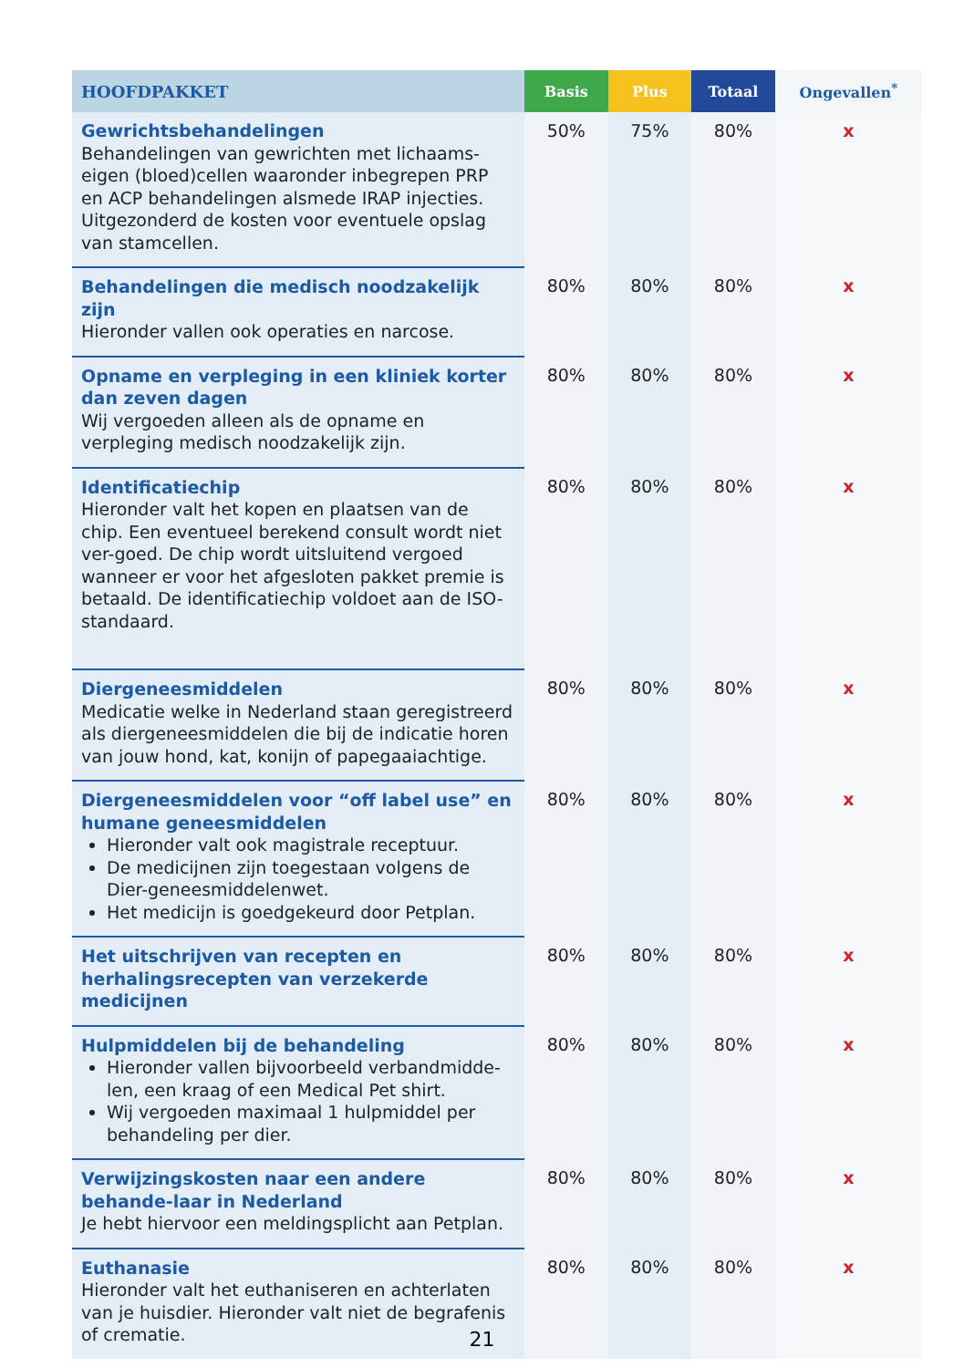| HOOFDPAKKET | Basis | Plus | Totaal | Ongevallen<sup>*</sup> |
| --- | --- | --- | --- | --- |
| Gewrichtsbehandelingen Behandelingen van gewrichten met lichaams-eigen (bloed)cellen waaronder inbegrepen PRP en ACP behandelingen alsmede IRAP injecties. Uitgezonderd de kosten voor eventuele opslag van stamcellen. | 50% | 75% | 80% | x |
| Behandelingen die medisch noodzakelijk zijn Hieronder vallen ook operaties en narcose. | 80% | 80% | 80% | x |
| Opname en verpleging in een kliniek korter dan zeven dagen Wij vergoeden alleen als de opname en verpleging medisch noodzakelijk zijn. | 80% | 80% | 80% | x |
| Identificatiechip Hieronder valt het kopen en plaatsen van de chip. Een eventueel berekend consult wordt niet ver-goed. De chip wordt uitsluitend vergoed wanneer er voor het afgesloten pakket premie is betaald. De identificatiechip voldoet aan de ISO-standaard. | 80% | 80% | 80% | x |
| Diergeneesmiddelen Medicatie welke in Nederland staan geregistreerd als diergeneesmiddelen die bij de indicatie horen van jouw hond, kat, konijn of papegaaiachtige. | 80% | 80% | 80% | x |
| Diergeneesmiddelen voor “off label use” en humane geneesmiddelen Hieronder valt ook magistrale receptuur. De medicijnen zijn toegestaan volgens de Dier-geneesmiddelenwet. Het medicijn is goedgekeurd door Petplan. | 80% | 80% | 80% | x |
| Het uitschrijven van recepten en herhalingsrecepten van verzekerde medicijnen | 80% | 80% | 80% | x |
| Hulpmiddelen bij de behandeling Hieronder vallen bijvoorbeeld verbandmidde-len, een kraag of een Medical Pet shirt. Wij vergoeden maximaal 1 hulpmiddel per behandeling per dier. | 80% | 80% | 80% | x |
| Verwijzingskosten naar een andere behande-laar in Nederland Je hebt hiervoor een meldingsplicht aan Petplan. | 80% | 80% | 80% | x |
| Euthanasie Hieronder valt het euthaniseren en achterlaten van je huisdier. Hieronder valt niet de begrafenis of crematie. | 80% | 80% | 80% | x |
21